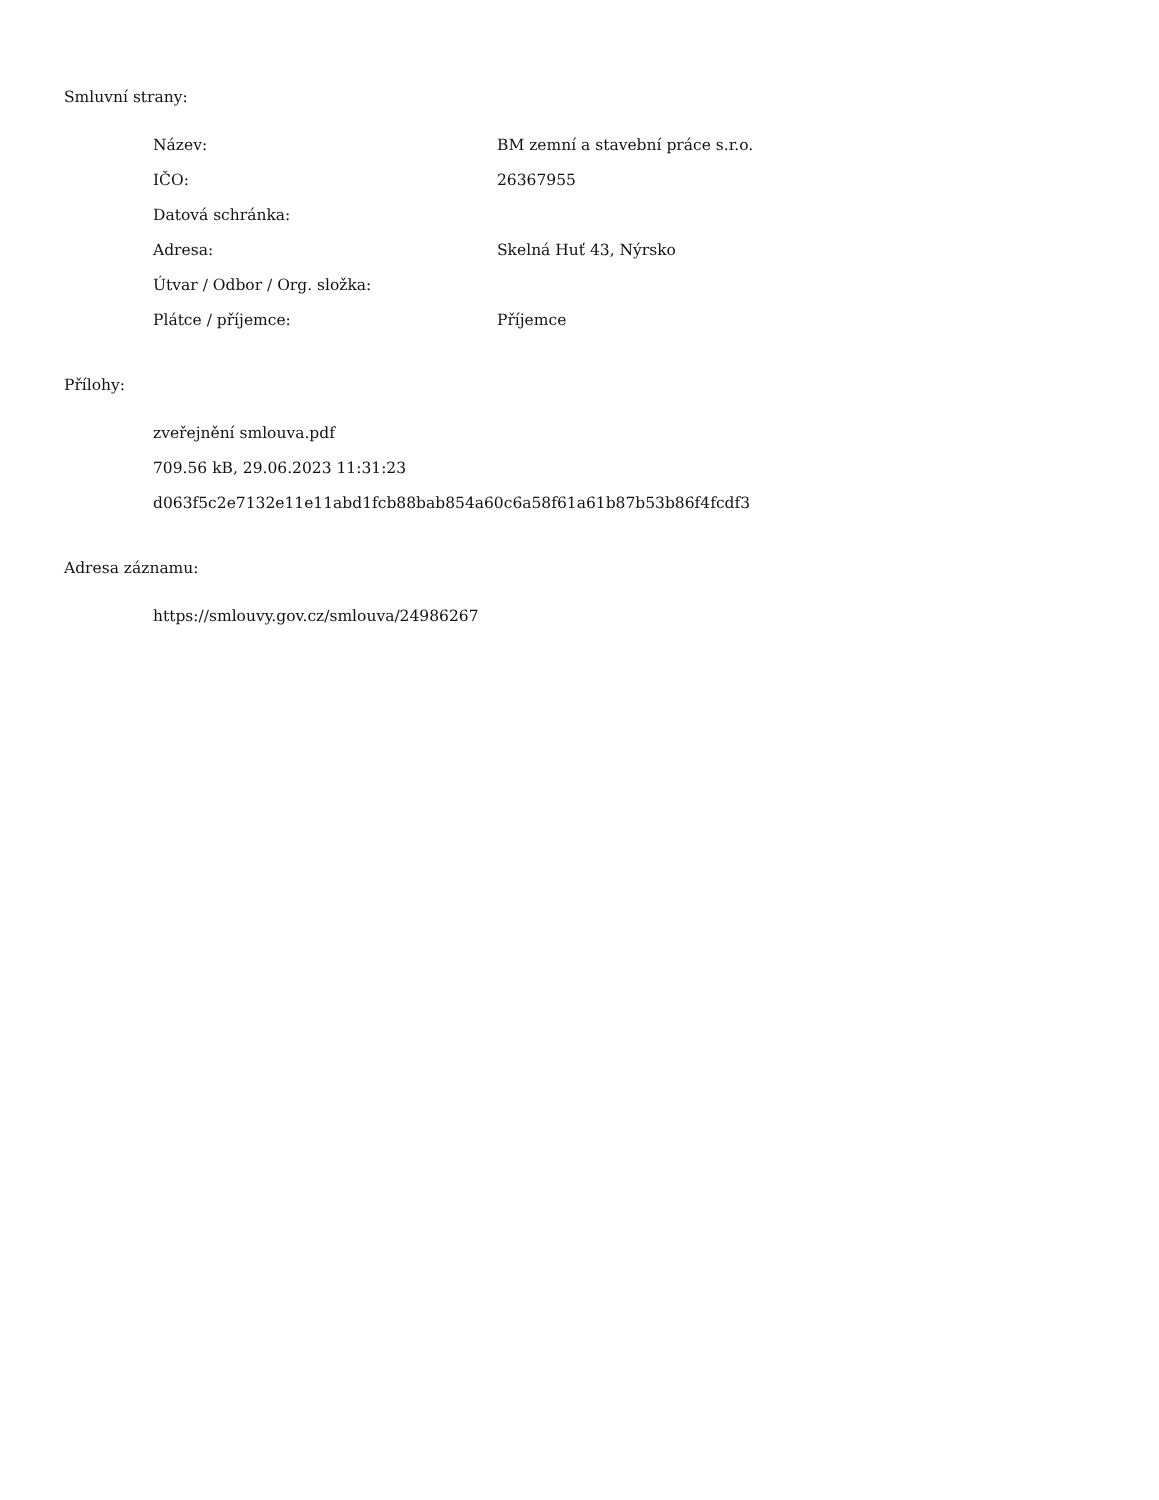Smluvní strany:
| Název: | BM zemní a stavební práce s.r.o. |
| IČO: | 26367955 |
| Datová schránka: | |
| Adresa: | Skelná Huť 43, Nýrsko |
| Útvar / Odbor / Org. složka: | |
| Plátce / příjemce: | Příjemce |
Přílohy:
zveřejnění smlouva.pdf
709.56 kB, 29.06.2023 11:31:23
d063f5c2e7132e11e11abd1fcb88bab854a60c6a58f61a61b87b53b86f4fcdf3
Adresa záznamu:
https://smlouvy.gov.cz/smlouva/24986267